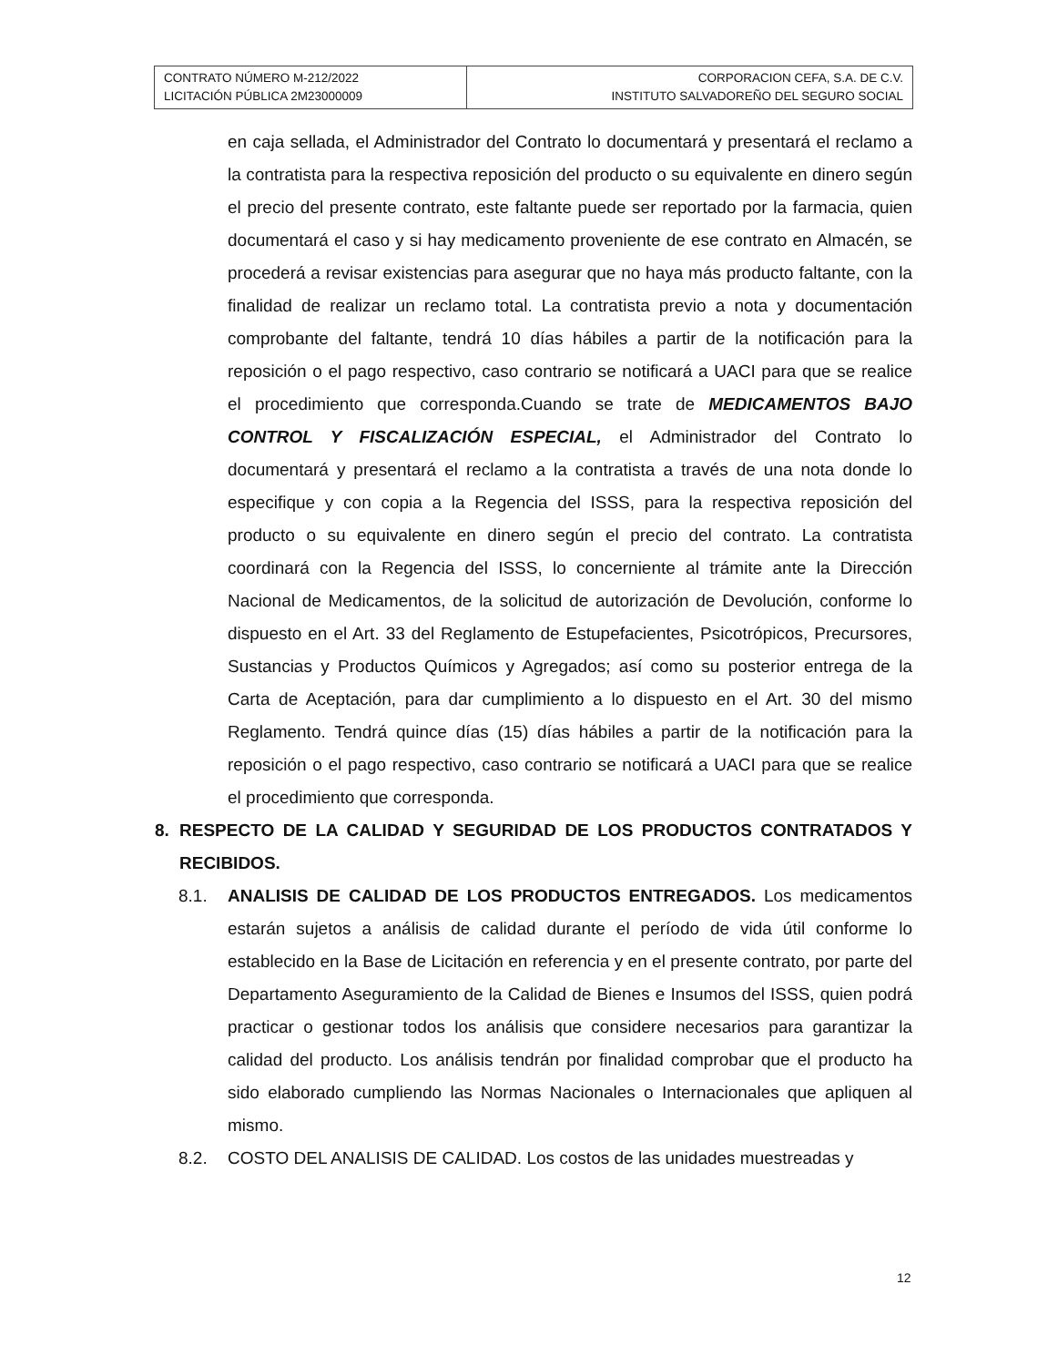| CONTRATO NÚMERO M-212/2022 LICITACIÓN PÚBLICA 2M23000009 | CORPORACION CEFA, S.A. DE C.V. INSTITUTO SALVADOREÑO DEL SEGURO SOCIAL |
en caja sellada, el Administrador del Contrato lo documentará y presentará el reclamo a la contratista para la respectiva reposición del producto o su equivalente en dinero según el precio del presente contrato, este faltante puede ser reportado por la farmacia, quien documentará el caso y si hay medicamento proveniente de ese contrato en Almacén, se procederá a revisar existencias para asegurar que no haya más producto faltante, con la finalidad de realizar un reclamo total. La contratista previo a nota y documentación comprobante del faltante, tendrá 10 días hábiles a partir de la notificación para la reposición o el pago respectivo, caso contrario se notificará a UACI para que se realice el procedimiento que corresponda.Cuando se trate de MEDICAMENTOS BAJO CONTROL Y FISCALIZACIÓN ESPECIAL, el Administrador del Contrato lo documentará y presentará el reclamo a la contratista a través de una nota donde lo especifique y con copia a la Regencia del ISSS, para la respectiva reposición del producto o su equivalente en dinero según el precio del contrato. La contratista coordinará con la Regencia del ISSS, lo concerniente al trámite ante la Dirección Nacional de Medicamentos, de la solicitud de autorización de Devolución, conforme lo dispuesto en el Art. 33 del Reglamento de Estupefacientes, Psicotrópicos, Precursores, Sustancias y Productos Químicos y Agregados; así como su posterior entrega de la Carta de Aceptación, para dar cumplimiento a lo dispuesto en el Art. 30 del mismo Reglamento. Tendrá quince días (15) días hábiles a partir de la notificación para la reposición o el pago respectivo, caso contrario se notificará a UACI para que se realice el procedimiento que corresponda.
8. RESPECTO DE LA CALIDAD Y SEGURIDAD DE LOS PRODUCTOS CONTRATADOS Y RECIBIDOS.
8.1. ANALISIS DE CALIDAD DE LOS PRODUCTOS ENTREGADOS. Los medicamentos estarán sujetos a análisis de calidad durante el período de vida útil conforme lo establecido en la Base de Licitación en referencia y en el presente contrato, por parte del Departamento Aseguramiento de la Calidad de Bienes e Insumos del ISSS, quien podrá practicar o gestionar todos los análisis que considere necesarios para garantizar la calidad del producto. Los análisis tendrán por finalidad comprobar que el producto ha sido elaborado cumpliendo las Normas Nacionales o Internacionales que apliquen al mismo.
8.2. COSTO DEL ANALISIS DE CALIDAD. Los costos de las unidades muestreadas y
12